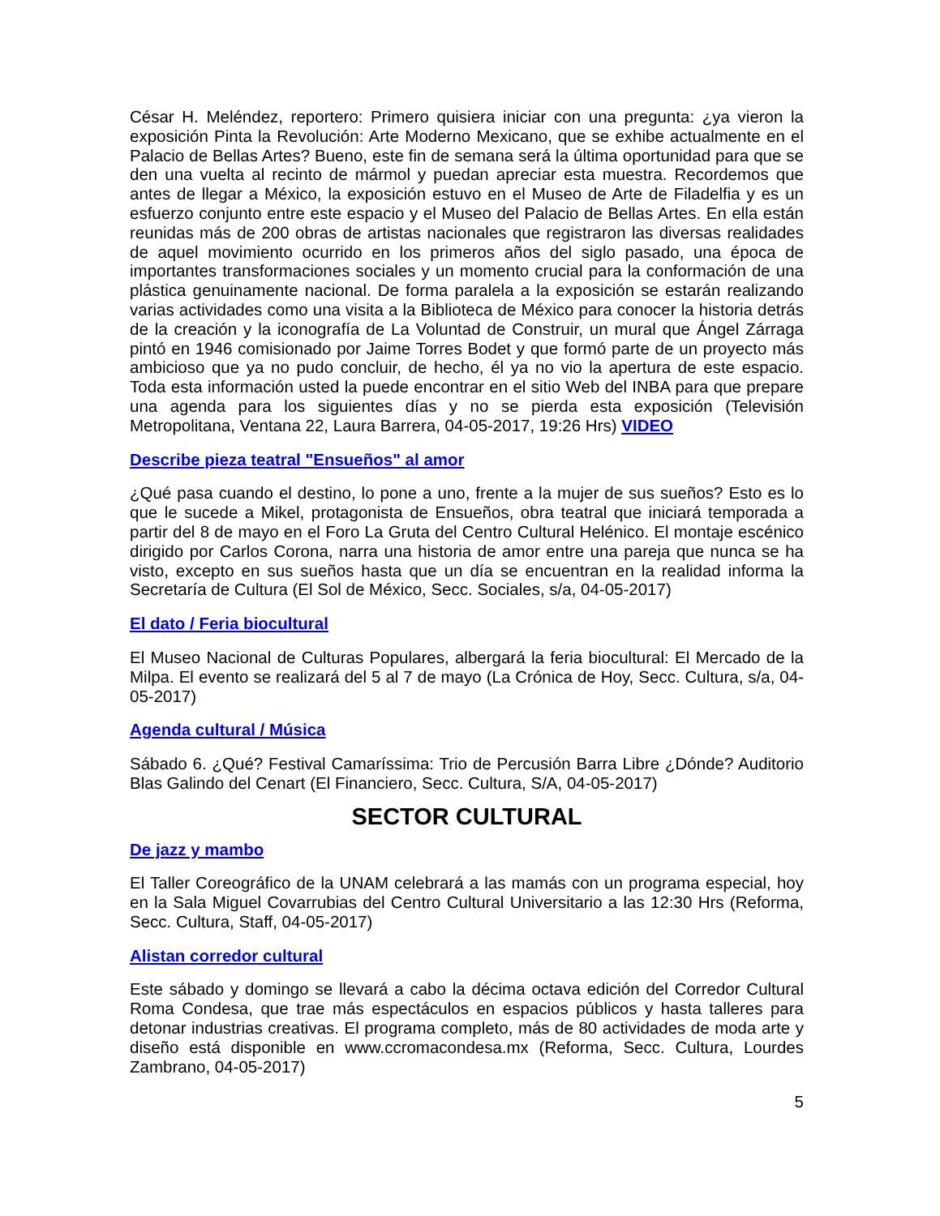César H. Meléndez, reportero: Primero quisiera iniciar con una pregunta: ¿ya vieron la exposición Pinta la Revolución: Arte Moderno Mexicano, que se exhibe actualmente en el Palacio de Bellas Artes? Bueno, este fin de semana será la última oportunidad para que se den una vuelta al recinto de mármol y puedan apreciar esta muestra. Recordemos que antes de llegar a México, la exposición estuvo en el Museo de Arte de Filadelfia y es un esfuerzo conjunto entre este espacio y el Museo del Palacio de Bellas Artes. En ella están reunidas más de 200 obras de artistas nacionales que registraron las diversas realidades de aquel movimiento ocurrido en los primeros años del siglo pasado, una época de importantes transformaciones sociales y un momento crucial para la conformación de una plástica genuinamente nacional. De forma paralela a la exposición se estarán realizando varias actividades como una visita a la Biblioteca de México para conocer la historia detrás de la creación y la iconografía de La Voluntad de Construir, un mural que Ángel Zárraga pintó en 1946 comisionado por Jaime Torres Bodet y que formó parte de un proyecto más ambicioso que ya no pudo concluir, de hecho, él ya no vio la apertura de este espacio. Toda esta información usted la puede encontrar en el sitio Web del INBA para que prepare una agenda para los siguientes días y no se pierda esta exposición (Televisión Metropolitana, Ventana 22, Laura Barrera, 04-05-2017, 19:26 Hrs) VIDEO
Describe pieza teatral "Ensueños" al amor
¿Qué pasa cuando el destino, lo pone a uno, frente a la mujer de sus sueños? Esto es lo que le sucede a Mikel, protagonista de Ensueños, obra teatral que iniciará temporada a partir del 8 de mayo en el Foro La Gruta del Centro Cultural Helénico. El montaje escénico dirigido por Carlos Corona, narra una historia de amor entre una pareja que nunca se ha visto, excepto en sus sueños hasta que un día se encuentran en la realidad informa la Secretaría de Cultura (El Sol de México, Secc. Sociales, s/a, 04-05-2017)
El dato / Feria biocultural
El Museo Nacional de Culturas Populares, albergará la feria biocultural: El Mercado de la Milpa. El evento se realizará del 5 al 7 de mayo (La Crónica de Hoy, Secc. Cultura, s/a, 04-05-2017)
Agenda cultural / Música
Sábado 6. ¿Qué? Festival Camaríssima: Trio de Percusión Barra Libre ¿Dónde? Auditorio Blas Galindo del Cenart (El Financiero, Secc. Cultura, S/A, 04-05-2017)
SECTOR CULTURAL
De jazz y mambo
El Taller Coreográfico de la UNAM celebrará a las mamás con un programa especial, hoy en la Sala Miguel Covarrubias del Centro Cultural Universitario a las 12:30 Hrs (Reforma, Secc. Cultura, Staff, 04-05-2017)
Alistan corredor cultural
Este sábado y domingo se llevará a cabo la décima octava edición del Corredor Cultural Roma Condesa, que trae más espectáculos en espacios públicos y hasta talleres para detonar industrias creativas. El programa completo, más de 80 actividades de moda arte y diseño está disponible en www.ccromacondesa.mx (Reforma, Secc. Cultura, Lourdes Zambrano, 04-05-2017)
5